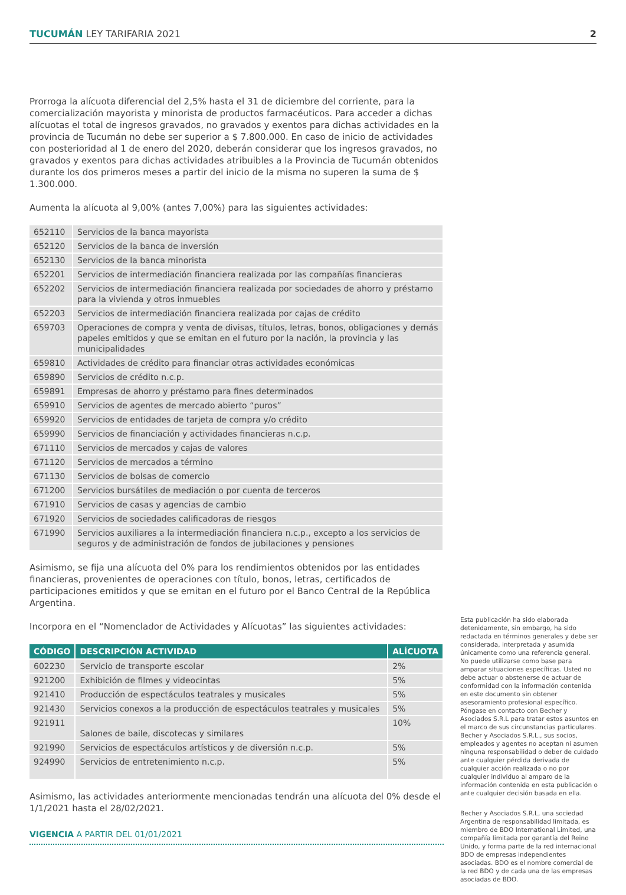TUCUMÁN LEY TARIFARIA 2021 2
Prorroga la alícuota diferencial del 2,5% hasta el 31 de diciembre del corriente, para la comercialización mayorista y minorista de productos farmacéuticos. Para acceder a dichas alícuotas el total de ingresos gravados, no gravados y exentos para dichas actividades en la provincia de Tucumán no debe ser superior a $ 7.800.000. En caso de inicio de actividades con posterioridad al 1 de enero del 2020, deberán considerar que los ingresos gravados, no gravados y exentos para dichas actividades atribuibles a la Provincia de Tucumán obtenidos durante los dos primeros meses a partir del inicio de la misma no superen la suma de $ 1.300.000.
Aumenta la alícuota al 9,00% (antes 7,00%) para las siguientes actividades:
| 652110 | Servicios de la banca mayorista |
| 652120 | Servicios de la banca de inversión |
| 652130 | Servicios de la banca minorista |
| 652201 | Servicios de intermediación financiera realizada por las compañías financieras |
| 652202 | Servicios de intermediación financiera realizada por sociedades de ahorro y préstamo para la vivienda y otros inmuebles |
| 652203 | Servicios de intermediación financiera realizada por cajas de crédito |
| 659703 | Operaciones de compra y venta de divisas, títulos, letras, bonos, obligaciones y demás papeles emitidos y que se emitan en el futuro por la nación, la provincia y las municipalidades |
| 659810 | Actividades de crédito para financiar otras actividades económicas |
| 659890 | Servicios de crédito n.c.p. |
| 659891 | Empresas de ahorro y préstamo para fines determinados |
| 659910 | Servicios de agentes de mercado abierto “puros” |
| 659920 | Servicios de entidades de tarjeta de compra y/o crédito |
| 659990 | Servicios de financiación y actividades financieras n.c.p. |
| 671110 | Servicios de mercados y cajas de valores |
| 671120 | Servicios de mercados a término |
| 671130 | Servicios de bolsas de comercio |
| 671200 | Servicios bursátiles de mediación o por cuenta de terceros |
| 671910 | Servicios de casas y agencias de cambio |
| 671920 | Servicios de sociedades calificadoras de riesgos |
| 671990 | Servicios auxiliares a la intermediación financiera n.c.p., excepto a los servicios de seguros y de administración de fondos de jubilaciones y pensiones |
Asimismo, se fija una alícuota del 0% para los rendimientos obtenidos por las entidades financieras, provenientes de operaciones con título, bonos, letras, certificados de participaciones emitidos y que se emitan en el futuro por el Banco Central de la República Argentina.
Incorpora en el “Nomenclador de Actividades y Alícuotas” las siguientes actividades:
| CÓDIGO | DESCRIPCIÓN ACTIVIDAD | ALÍCUOTA |
| --- | --- | --- |
| 602230 | Servicio de transporte escolar | 2% |
| 921200 | Exhibición de filmes y videocintas | 5% |
| 921410 | Producción de espectáculos teatrales y musicales | 5% |
| 921430 | Servicios conexos a la producción de espectáculos teatrales y musicales | 5% |
| 921911 | Salones de baile, discotecas y similares | 10% |
| 921990 | Servicios de espectáculos artísticos y de diversión n.c.p. | 5% |
| 924990 | Servicios de entretenimiento n.c.p. | 5% |
Asimismo, las actividades anteriormente mencionadas tendrán una alícuota del 0% desde el 1/1/2021 hasta el 28/02/2021.
VIGENCIA A PARTIR DEL 01/01/2021
Esta publicación ha sido elaborada detenidamente, sin embargo, ha sido redactada en términos generales y debe ser considerada, interpretada y asumida únicamente como una referencia general. No puede utilizarse como base para amparar situaciones específicas. Usted no debe actuar o abstenerse de actuar de conformidad con la información contenida en este documento sin obtener asesoramiento profesional específico. Póngase en contacto con Becher y Asociados S.R.L para tratar estos asuntos en el marco de sus circunstancias particulares. Becher y Asociados S.R.L., sus socios, empleados y agentes no aceptan ni asumen ninguna responsabilidad o deber de cuidado ante cualquier pérdida derivada de cualquier acción realizada o no por cualquier individuo al amparo de la información contenida en esta publicación o ante cualquier decisión basada en ella.
Becher y Asociados S.R.L, una sociedad Argentina de responsabilidad limitada, es miembro de BDO International Limited, una compañía limitada por garantía del Reino Unido, y forma parte de la red internacional BDO de empresas independientes asociadas. BDO es el nombre comercial de la red BDO y de cada una de las empresas asociadas de BDO.